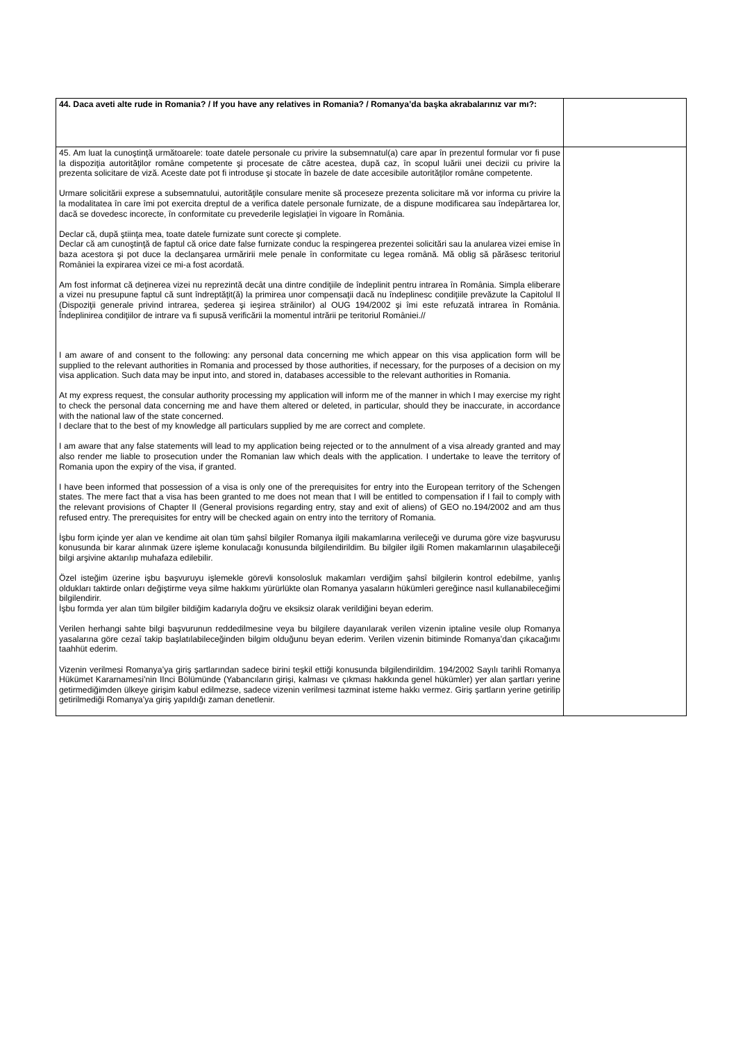| 44. Daca aveti alte rude in Romania? / If you have any relatives in Romania? / Romanya’da başka akrabalarınız var mı?: | |
| 45. Am luat la cunoştinţă următoarele: toate datele personale cu privire la subsemnatul(a) care apar în prezentul formular vor fi puse la dispoziţia autorităţilor române competente şi procesate de către acestea, după caz, în scopul luării unei decizii cu privire la prezenta solicitare de viză. Aceste date pot fi introduse şi stocate în bazele de date accesibile autorităţilor române competente. Urmare solicitării exprese a subsemnatului, autorităţile consulare menite să proceseze prezenta solicitare mă vor informa cu privire la la modalitatea în care îmi pot exercita dreptul de a verifica datele personale furnizate, de a dispune modificarea sau îndepărtarea lor, dacă se dovedesc incorecte, în conformitate cu prevederile legislaţiei în vigoare în România. Declar că, după ştiinţa mea, toate datele furnizate sunt corecte şi complete. Declar că am cunoştinţă de faptul că orice date false furnizate conduc la respingerea prezentei solicitări sau la anularea vizei emise în baza acestora şi pot duce la declanşarea urmăririi mele penale în conformitate cu legea română. Mă oblig să părăsesc teritoriul României la expirarea vizei ce mi-a fost acordată. Am fost informat că deţinerea vizei nu reprezintă decât una dintre condiţiile de îndeplinit pentru intrarea în România. Simpla eliberare a vizei nu presupune faptul că sunt îndreptăţit(ă) la primirea unor compensaţii dacă nu îndeplinesc condiţiile prevăzute la Capitolul II (Dispoziţii generale privind intrarea, şederea şi ieşirea străinilor) al OUG 194/2002 şi îmi este refuzată intrarea în România. Îndeplinirea condiţiilor de intrare va fi supusă verificării la momentul intrării pe teritoriul României.// I am aware of and consent to the following: any personal data concerning me which appear on this visa application form will be supplied to the relevant authorities in Romania and processed by those authorities, if necessary, for the purposes of a decision on my visa application. Such data may be input into, and stored in, databases accessible to the relevant authorities in Romania. At my express request, the consular authority processing my application will inform me of the manner in which I may exercise my right to check the personal data concerning me and have them altered or deleted, in particular, should they be inaccurate, in accordance with the national law of the state concerned. I declare that to the best of my knowledge all particulars supplied by me are correct and complete. I am aware that any false statements will lead to my application being rejected or to the annulment of a visa already granted and may also render me liable to prosecution under the Romanian law which deals with the application. I undertake to leave the territory of Romania upon the expiry of the visa, if granted. I have been informed that possession of a visa is only one of the prerequisites for entry into the European territory of the Schengen states. The mere fact that a visa has been granted to me does not mean that I will be entitled to compensation if I fail to comply with the relevant provisions of Chapter II (General provisions regarding entry, stay and exit of aliens) of GEO no.194/2002 and am thus refused entry. The prerequisites for entry will be checked again on entry into the territory of Romania. İşbu form içinde yer alan ve kendime ait olan tüm şahsî bilgiler Romanya ilgili makamlarına verileceği ve duruma göre vize başvurusu konusunda bir karar alınmak üzere işleme konulacağı konusunda bilgilendirildim. Bu bilgiler ilgili Romen makamlarının ulaşabileceği bilgi arşivine aktarılıp muhafaza edilebilir. Özel isteğim üzerine işbu başvuruyu işlemekle görevli konsolosluk makamları verdiğim şahsî bilgilerin kontrol edebilme, yanlış oldukları taktirde onları değiştirme veya silme hakkımı yürürlükte olan Romanya yasaların hükümleri gereğince nasıl kullanabileceğimi bilgilendirir. İşbu formda yer alan tüm bilgiler bildiğim kadarıyla doğru ve eksiksiz olarak verildiğini beyan ederim. Verilen herhangi sahte bilgi başvurunun reddedilmesine veya bu bilgilere dayanılarak verilen vizenin iptaline vesile olup Romanya yasalarına göre cezaî takip başlatılabileceğinden bilgim olduğunu beyan ederim. Verilen vizenin bitiminde Romanya’dan çıkacağımı taahhüt ederim. Vizenin verilmesi Romanya’ya giriş şartlarından sadece birini teşkil ettiği konusunda bilgilendirildim. 194/2002 Sayılı tarihli Romanya Hükümet Kararnamesi’nin IInci Bölümünde (Yabancıların girişi, kalması ve çıkması hakkında genel hükümler) yer alan şartları yerine getirmediğimden ülkeye girişim kabul edilmezse, sadece vizenin verilmesi tazminat isteme hakkı vermez. Giriş şartların yerine getirilip getirilmediği Romanya’ya giriş yapıldığı zaman denetlenir. | |